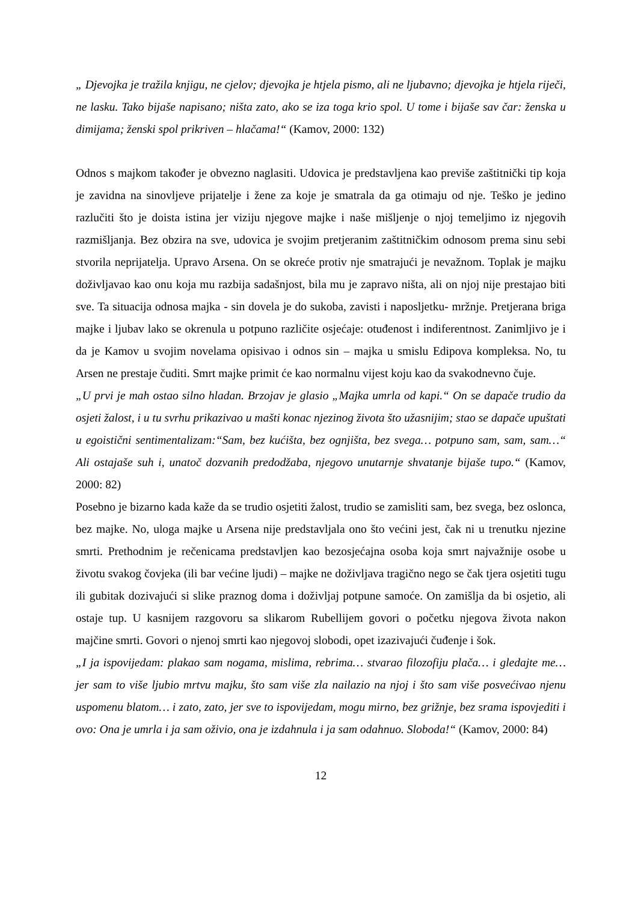„ Djevojka je tražila knjigu, ne cjelov; djevojka je htjela pismo, ali ne ljubavno; djevojka je htjela riječi, ne lasku. Tako bijaše napisano; ništa zato, ako se iza toga krio spol. U tome i bijaše sav čar: ženska u dimijama; ženski spol prikriven – hlačama!“ (Kamov, 2000: 132)
Odnos s majkom također je obvezno naglasiti. Udovica je predstavljena kao previše zaštitnički tip koja je zavidna na sinovljeve prijatelje i žene za koje je smatrala da ga otimaju od nje. Teško je jedino razlučiti što je doista istina jer viziju njegove majke i naše mišljenje o njoj temeljimo iz njegovih razmišljanja. Bez obzira na sve, udovica je svojim pretjeranim zaštitničkim odnosom prema sinu sebi stvorila neprijatelja. Upravo Arsena. On se okreće protiv nje smatrajući je nevažnom. Toplak je majku doživljavao kao onu koja mu razbija sadašnjost, bila mu je zapravo ništa, ali on njoj nije prestajao biti sve. Ta situacija odnosa majka - sin dovela je do sukoba, zavisti i naposljetku- mržnje. Pretjerana briga majke i ljubav lako se okrenula u potpuno različite osjećaje: otuđenost i indiferentnost. Zanimljivo je i da je Kamov u svojim novelama opisivao i odnos sin – majka u smislu Edipova kompleksa. No, tu Arsen ne prestaje čuditi. Smrt majke primit će kao normalnu vijest koju kao da svakodnevno čuje.
„U prvi je mah ostao silno hladan. Brzojav je glasio „Majka umrla od kapi.“ On se dapače trudio da osjeti žalost, i u tu svrhu prikazivao u mašti konac njezinog života što užasnijim; stao se dapače upuštati u egoistični sentimentalizam:“Sam, bez kućišta, bez ognjišta, bez svega… potpuno sam, sam, sam…“ Ali ostajaše suh i, unatoč dozvanih predodžaba, njegovo unutarnje shvatanje bijaše tupo.“ (Kamov, 2000: 82)
Posebno je bizarno kada kaže da se trudio osjetiti žalost, trudio se zamisliti sam, bez svega, bez oslonca, bez majke. No, uloga majke u Arsena nije predstavljala ono što većini jest, čak ni u trenutku njezine smrti. Prethodnim je rečenicama predstavljen kao bezosjećajna osoba koja smrt najvažnije osobe u životu svakog čovjeka (ili bar većine ljudi) – majke ne doživljava tragično nego se čak tjera osjetiti tugu ili gubitak dozivajući si slike praznog doma i doživljaj potpune samoće. On zamišlja da bi osjetio, ali ostaje tup. U kasnijem razgovoru sa slikarom Rubellijem govori o početku njegova života nakon majčine smrti. Govori o njenoj smrti kao njegovoj slobodi, opet izazivajući čuđenje i šok.
„I ja ispovijedam: plakao sam nogama, mislima, rebrima… stvarao filozofiju plača… i gledajte me… jer sam to više ljubio mrtvu majku, što sam više zla nailazio na njoj i što sam više posvećivao njenu uspomenu blatom… i zato, zato, jer sve to ispovijedam, mogu mirno, bez grižnje, bez srama ispovjediti i ovo: Ona je umrla i ja sam oživio, ona je izdahnula i ja sam odahnuo. Sloboda!“ (Kamov, 2000: 84)
12